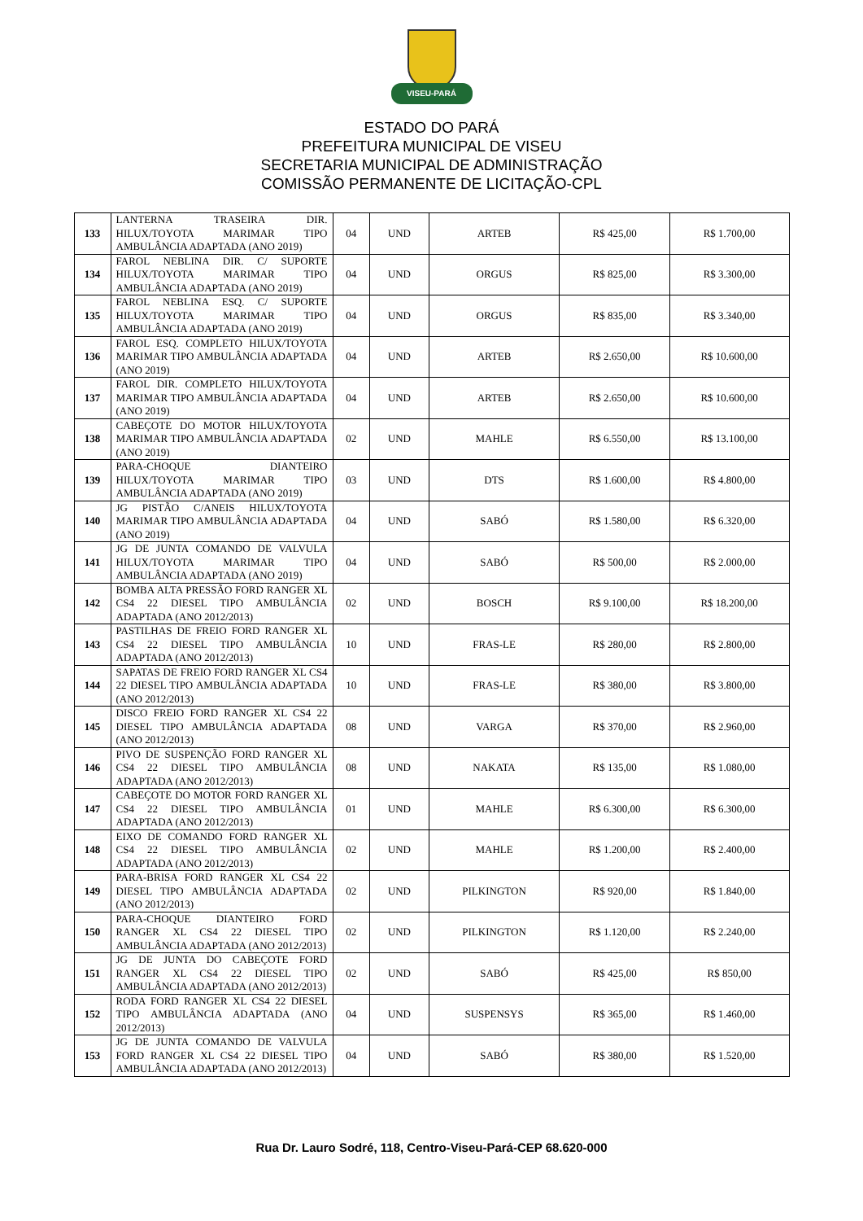VISEU-PARÁ
ESTADO DO PARÁ
PREFEITURA MUNICIPAL DE VISEU
SECRETARIA MUNICIPAL DE ADMINISTRAÇÃO
COMISSÃO PERMANENTE DE LICITAÇÃO-CPL
| 133 | LANTERNA TRASEIRA DIR. HILUX/TOYOTA MARIMAR TIPO AMBULÂNCIA ADAPTADA (ANO 2019) | 04 | UND | ARTEB | R$ 425,00 | R$ 1.700,00 |
| 134 | FAROL NEBLINA DIR. C/ SUPORTE HILUX/TOYOTA MARIMAR TIPO AMBULÂNCIA ADAPTADA (ANO 2019) | 04 | UND | ORGUS | R$ 825,00 | R$ 3.300,00 |
| 135 | FAROL NEBLINA ESQ. C/ SUPORTE HILUX/TOYOTA MARIMAR TIPO AMBULÂNCIA ADAPTADA (ANO 2019) | 04 | UND | ORGUS | R$ 835,00 | R$ 3.340,00 |
| 136 | FAROL ESQ. COMPLETO HILUX/TOYOTA MARIMAR TIPO AMBULÂNCIA ADAPTADA (ANO 2019) | 04 | UND | ARTEB | R$ 2.650,00 | R$ 10.600,00 |
| 137 | FAROL DIR. COMPLETO HILUX/TOYOTA MARIMAR TIPO AMBULÂNCIA ADAPTADA (ANO 2019) | 04 | UND | ARTEB | R$ 2.650,00 | R$ 10.600,00 |
| 138 | CABEÇOTE DO MOTOR HILUX/TOYOTA MARIMAR TIPO AMBULÂNCIA ADAPTADA (ANO 2019) | 02 | UND | MAHLE | R$ 6.550,00 | R$ 13.100,00 |
| 139 | PARA-CHOQUE DIANTEIRO HILUX/TOYOTA MARIMAR TIPO AMBULÂNCIA ADAPTADA (ANO 2019) | 03 | UND | DTS | R$ 1.600,00 | R$ 4.800,00 |
| 140 | JG PISTÃO C/ANEIS HILUX/TOYOTA MARIMAR TIPO AMBULÂNCIA ADAPTADA (ANO 2019) | 04 | UND | SABÓ | R$ 1.580,00 | R$ 6.320,00 |
| 141 | JG DE JUNTA COMANDO DE VALVULA HILUX/TOYOTA MARIMAR TIPO AMBULÂNCIA ADAPTADA (ANO 2019) | 04 | UND | SABÓ | R$ 500,00 | R$ 2.000,00 |
| 142 | BOMBA ALTA PRESSÃO FORD RANGER XL CS4 22 DIESEL TIPO AMBULÂNCIA ADAPTADA (ANO 2012/2013) | 02 | UND | BOSCH | R$ 9.100,00 | R$ 18.200,00 |
| 143 | PASTILHAS DE FREIO FORD RANGER XL CS4 22 DIESEL TIPO AMBULÂNCIA ADAPTADA (ANO 2012/2013) | 10 | UND | FRAS-LE | R$ 280,00 | R$ 2.800,00 |
| 144 | SAPATAS DE FREIO FORD RANGER XL CS4 22 DIESEL TIPO AMBULÂNCIA ADAPTADA (ANO 2012/2013) | 10 | UND | FRAS-LE | R$ 380,00 | R$ 3.800,00 |
| 145 | DISCO FREIO FORD RANGER XL CS4 22 DIESEL TIPO AMBULÂNCIA ADAPTADA (ANO 2012/2013) | 08 | UND | VARGA | R$ 370,00 | R$ 2.960,00 |
| 146 | PIVO DE SUSPENÇÃO FORD RANGER XL CS4 22 DIESEL TIPO AMBULÂNCIA ADAPTADA (ANO 2012/2013) | 08 | UND | NAKATA | R$ 135,00 | R$ 1.080,00 |
| 147 | CABEÇOTE DO MOTOR FORD RANGER XL CS4 22 DIESEL TIPO AMBULÂNCIA ADAPTADA (ANO 2012/2013) | 01 | UND | MAHLE | R$ 6.300,00 | R$ 6.300,00 |
| 148 | EIXO DE COMANDO FORD RANGER XL CS4 22 DIESEL TIPO AMBULÂNCIA ADAPTADA (ANO 2012/2013) | 02 | UND | MAHLE | R$ 1.200,00 | R$ 2.400,00 |
| 149 | PARA-BRISA FORD RANGER XL CS4 22 DIESEL TIPO AMBULÂNCIA ADAPTADA (ANO 2012/2013) | 02 | UND | PILKINGTON | R$ 920,00 | R$ 1.840,00 |
| 150 | PARA-CHOQUE DIANTEIRO FORD RANGER XL CS4 22 DIESEL TIPO AMBULÂNCIA ADAPTADA (ANO 2012/2013) | 02 | UND | PILKINGTON | R$ 1.120,00 | R$ 2.240,00 |
| 151 | JG DE JUNTA DO CABEÇOTE FORD RANGER XL CS4 22 DIESEL TIPO AMBULÂNCIA ADAPTADA (ANO 2012/2013) | 02 | UND | SABÓ | R$ 425,00 | R$ 850,00 |
| 152 | RODA FORD RANGER XL CS4 22 DIESEL TIPO AMBULÂNCIA ADAPTADA (ANO 2012/2013) | 04 | UND | SUSPENSYS | R$ 365,00 | R$ 1.460,00 |
| 153 | JG DE JUNTA COMANDO DE VALVULA FORD RANGER XL CS4 22 DIESEL TIPO AMBULÂNCIA ADAPTADA (ANO 2012/2013) | 04 | UND | SABÓ | R$ 380,00 | R$ 1.520,00 |
Rua Dr. Lauro Sodré, 118, Centro-Viseu-Pará-CEP 68.620-000